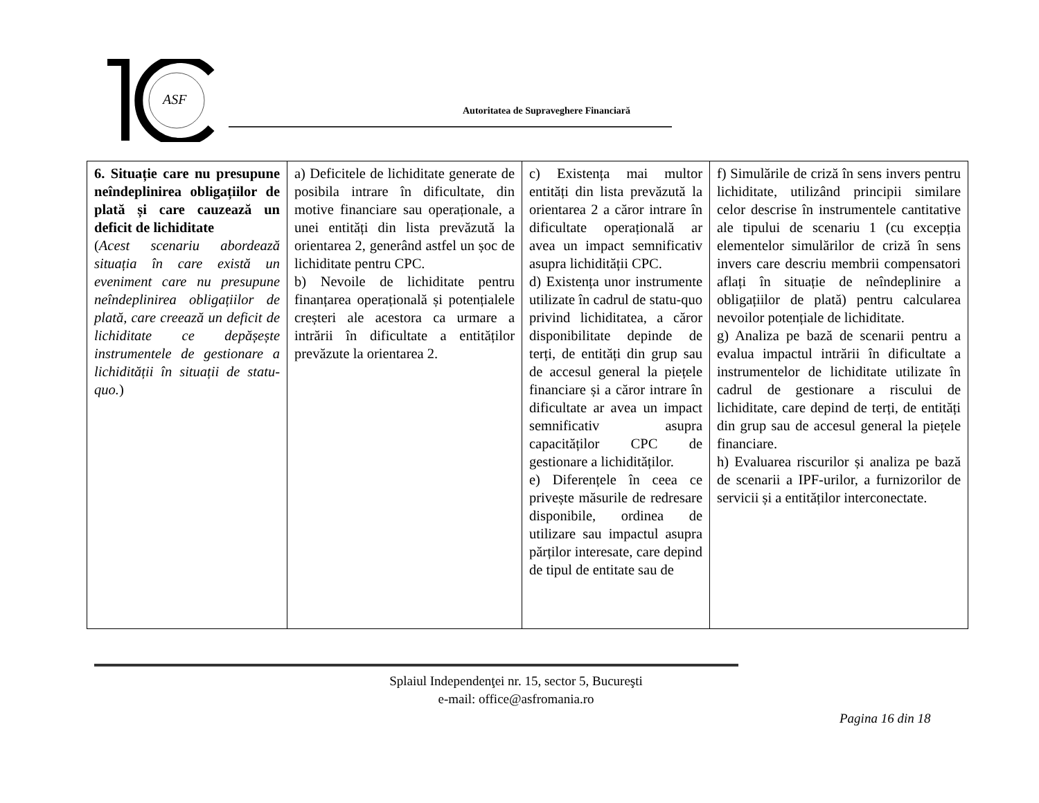ASF
Autoritatea de Supraveghere Financiară
| 6. Situație care nu presupune neîndeplinirea obligațiilor de plată și care cauzează un deficit de lichiditate ( Acest scenariu abordează situația în care există un eveniment care nu presupune neîndeplinirea obligațiilor de plată, care creează un deficit de lichiditate ce depășește instrumentele de gestionare a lichidității în situații de statu-quo. ) | a) Deficitele de lichiditate generate de posibila intrare în dificultate, din motive financiare sau operaționale, a unei entități din lista prevăzută la orientarea 2, generând astfel un șoc de lichiditate pentru CPC. b) Nevoile de lichiditate pentru finanțarea operațională și potențialele creșteri ale acestora ca urmare a intrării în dificultate a entităților prevăzute la orientarea 2. | c) Existența mai multor entități din lista prevăzută la orientarea 2 a căror intrare în dificultate operațională ar avea un impact semnificativ asupra lichidității CPC. d) Existența unor instrumente utilizate în cadrul de statu-quo privind lichiditatea, a căror disponibilitate depinde de terți, de entități din grup sau de accesul general la piețele financiare și a căror intrare în dificultate ar avea un impact semnificativ asupra capacităților CPC de gestionare a lichidităților. e) Diferențele în ceea ce privește măsurile de redresare disponibile, ordinea de utilizare sau impactul asupra părților interesate, care depind de tipul de entitate sau de | f) Simulările de criză în sens invers pentru lichiditate, utilizând principii similare celor descrise în instrumentele cantitative ale tipului de scenariu 1 (cu excepția elementelor simulărilor de criză în sens invers care descriu membrii compensatori aflați în situație de neîndeplinire a obligațiilor de plată) pentru calcularea nevoilor potențiale de lichiditate. g) Analiza pe bază de scenarii pentru a evalua impactul intrării în dificultate a instrumentelor de lichiditate utilizate în cadrul de gestionare a riscului de lichiditate, care depind de terți, de entități din grup sau de accesul general la piețele financiare. h) Evaluarea riscurilor și analiza pe bază de scenarii a IPF-urilor, a furnizorilor de servicii și a entităților interconectate. |
Splaiul Independenţei nr. 15, sector 5, Bucureşti
e-mail: office@asfromania.ro
Pagina 16 din 18